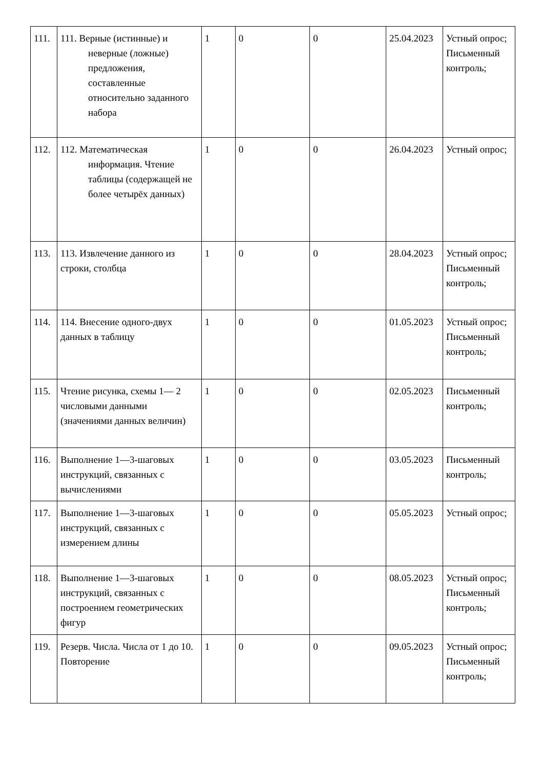| 111. | 111. Верные (истинные) и неверные (ложные) предложения, составленные относительно заданного набора | 1 | 0 | 0 | 25.04.2023 | Устный опрос; Письменный контроль; |
| 112. | 112. Математическая информация. Чтение таблицы (содержащей не более четырёх данных) | 1 | 0 | 0 | 26.04.2023 | Устный опрос; |
| 113. | 113. Извлечение данного из строки, столбца | 1 | 0 | 0 | 28.04.2023 | Устный опрос; Письменный контроль; |
| 114. | 114. Внесение одного-двух данных в таблицу | 1 | 0 | 0 | 01.05.2023 | Устный опрос; Письменный контроль; |
| 115. | Чтение рисунка, схемы 1— 2 числовыми данными (значениями данных величин) | 1 | 0 | 0 | 02.05.2023 | Письменный контроль; |
| 116. | Выполнение 1—3-шаговых инструкций, связанных с вычислениями | 1 | 0 | 0 | 03.05.2023 | Письменный контроль; |
| 117. | Выполнение 1—3-шаговых инструкций, связанных с измерением длины | 1 | 0 | 0 | 05.05.2023 | Устный опрос; |
| 118. | Выполнение 1—3-шаговых инструкций, связанных с построением геометрических фигур | 1 | 0 | 0 | 08.05.2023 | Устный опрос; Письменный контроль; |
| 119. | Резерв. Числа. Числа от 1 до 10. Повторение | 1 | 0 | 0 | 09.05.2023 | Устный опрос; Письменный контроль; |